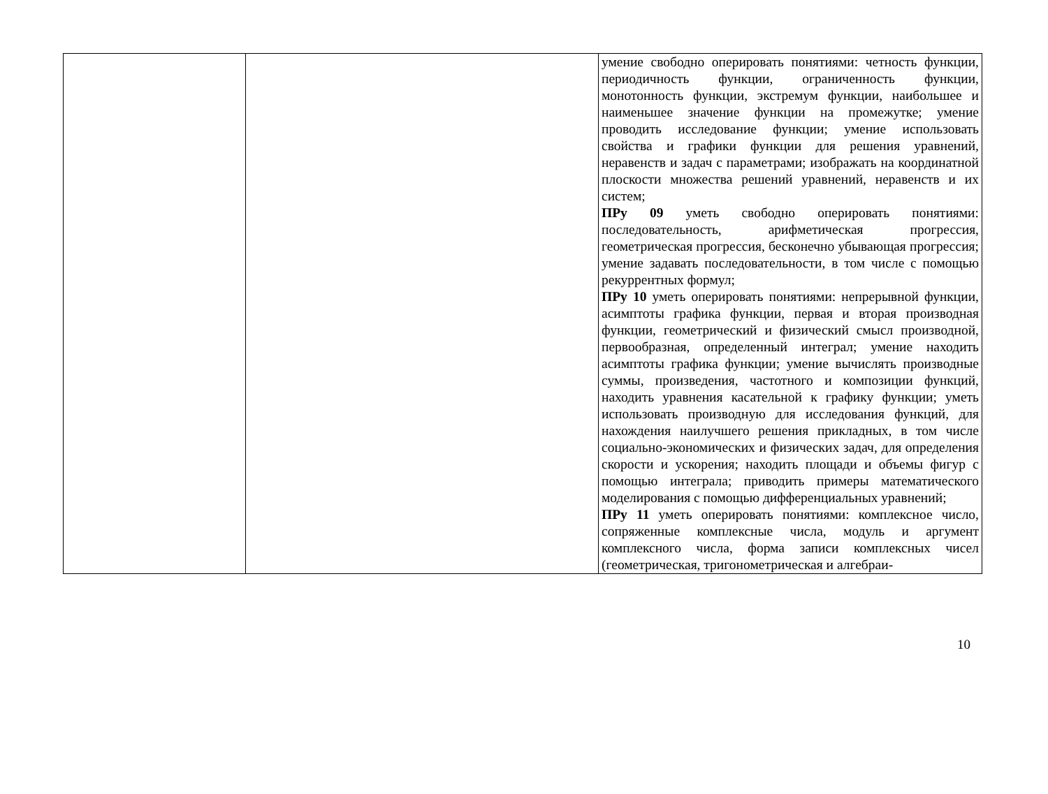| | | умение свободно оперировать понятиями: четность функции, периодичность функции, ограниченность функции, монотонность функции, экстремум функции, наибольшее и наименьшее значение функции на промежутке; умение проводить исследование функции; умение использовать свойства и графики функции для решения уравнений, неравенств и задач с параметрами; изображать на координатной плоскости множества решений уравнений, неравенств и их систем; ПРу 09 уметь свободно оперировать понятиями: последовательность, арифметическая прогрессия, геометрическая прогрессия, бесконечно убывающая прогрессия; умение задавать последовательности, в том числе с помощью рекуррентных формул; ПРу 10 уметь оперировать понятиями: непрерывной функции, асимптоты графика функции, первая и вторая производная функции, геометрический и физический смысл производной, первообразная, определенный интеграл; умение находить асимптоты графика функции; умение вычислять производные суммы, произведения, частотного и композиции функций, находить уравнения касательной к графику функции; уметь использовать производную для исследования функций, для нахождения наилучшего решения прикладных, в том числе социально-экономических и физических задач, для определения скорости и ускорения; находить площади и объемы фигур с помощью интеграла; приводить примеры математического моделирования с помощью дифференциальных уравнений; ПРу 11 уметь оперировать понятиями: комплексное число, сопряженные комплексные числа, модуль и аргумент комплексного числа, форма записи комплексных чисел (геометрическая, тригонометрическая и алгебраи- |
10